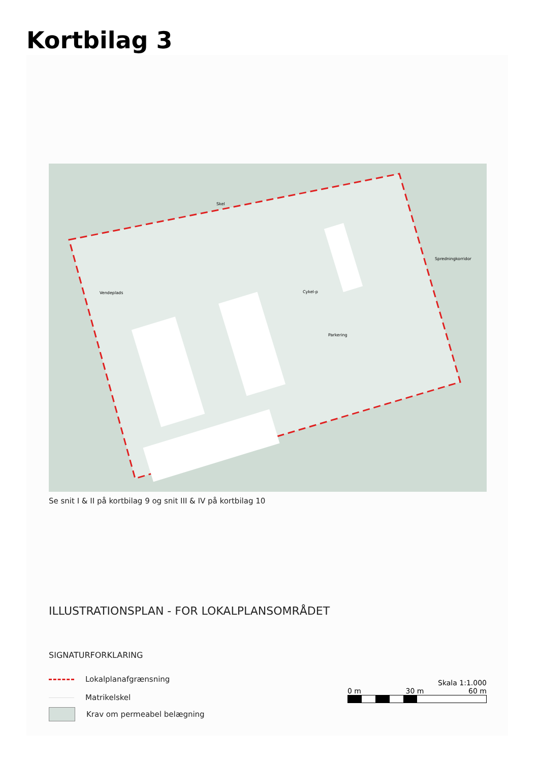Kortbilag 3
Skel
Vendeplads
Cykel-p
Parkering
Spredningkorridor
Se snit I & II på kortbilag 9 og snit III & IV på kortbilag 10
ILLUSTRATIONSPLAN - FOR LOKALPLANSOMRÅDET
SIGNATURFORKLARING
Lokalplanafgrænsning
Matrikelskel
Krav om permeabel belægning
Skala 1:1.000
0 m 30 m 60 m